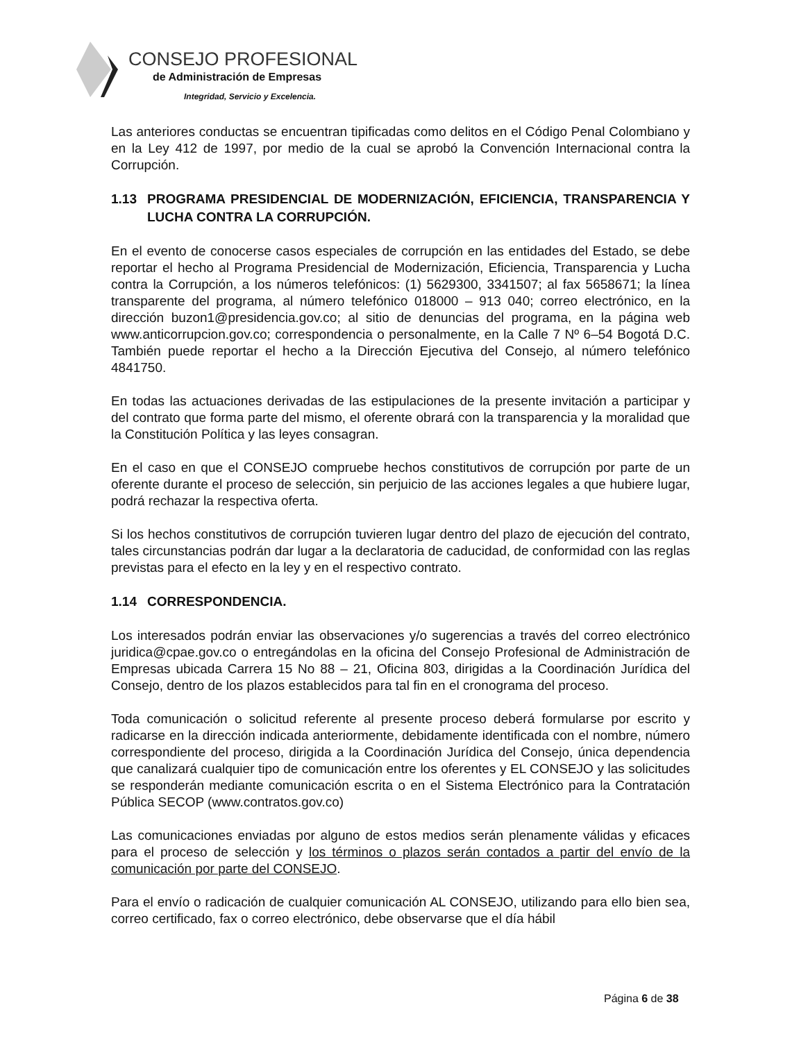CONSEJO PROFESIONAL
de Administración de Empresas
Integridad, Servicio y Excelencia.
Las anteriores conductas se encuentran tipificadas como delitos en el Código Penal Colombiano y en la Ley 412 de 1997, por medio de la cual se aprobó la Convención Internacional contra la Corrupción.
1.13 PROGRAMA PRESIDENCIAL DE MODERNIZACIÓN, EFICIENCIA, TRANSPARENCIA Y LUCHA CONTRA LA CORRUPCIÓN.
En el evento de conocerse casos especiales de corrupción en las entidades del Estado, se debe reportar el hecho al Programa Presidencial de Modernización, Eficiencia, Transparencia y Lucha contra la Corrupción, a los números telefónicos: (1) 5629300, 3341507; al fax 5658671; la línea transparente del programa, al número telefónico 018000 – 913 040; correo electrónico, en la dirección buzon1@presidencia.gov.co; al sitio de denuncias del programa, en la página web www.anticorrupcion.gov.co; correspondencia o personalmente, en la Calle 7 Nº 6–54 Bogotá D.C. También puede reportar el hecho a la Dirección Ejecutiva del Consejo, al número telefónico 4841750.
En todas las actuaciones derivadas de las estipulaciones de la presente invitación a participar y del contrato que forma parte del mismo, el oferente obrará con la transparencia y la moralidad que la Constitución Política y las leyes consagran.
En el caso en que el CONSEJO compruebe hechos constitutivos de corrupción por parte de un oferente durante el proceso de selección, sin perjuicio de las acciones legales a que hubiere lugar, podrá rechazar la respectiva oferta.
Si los hechos constitutivos de corrupción tuvieren lugar dentro del plazo de ejecución del contrato, tales circunstancias podrán dar lugar a la declaratoria de caducidad, de conformidad con las reglas previstas para el efecto en la ley y en el respectivo contrato.
1.14 CORRESPONDENCIA.
Los interesados podrán enviar las observaciones y/o sugerencias a través del correo electrónico juridica@cpae.gov.co o entregándolas en la oficina del Consejo Profesional de Administración de Empresas ubicada Carrera 15 No 88 – 21, Oficina 803, dirigidas a la Coordinación Jurídica del Consejo, dentro de los plazos establecidos para tal fin en el cronograma del proceso.
Toda comunicación o solicitud referente al presente proceso deberá formularse por escrito y radicarse en la dirección indicada anteriormente, debidamente identificada con el nombre, número correspondiente del proceso, dirigida a la Coordinación Jurídica del Consejo, única dependencia que canalizará cualquier tipo de comunicación entre los oferentes y EL CONSEJO y las solicitudes se responderán mediante comunicación escrita o en el Sistema Electrónico para la Contratación Pública SECOP (www.contratos.gov.co)
Las comunicaciones enviadas por alguno de estos medios serán plenamente válidas y eficaces para el proceso de selección y los términos o plazos serán contados a partir del envío de la comunicación por parte del CONSEJO.
Para el envío o radicación de cualquier comunicación AL CONSEJO, utilizando para ello bien sea, correo certificado, fax o correo electrónico, debe observarse que el día hábil
Página 6 de 38